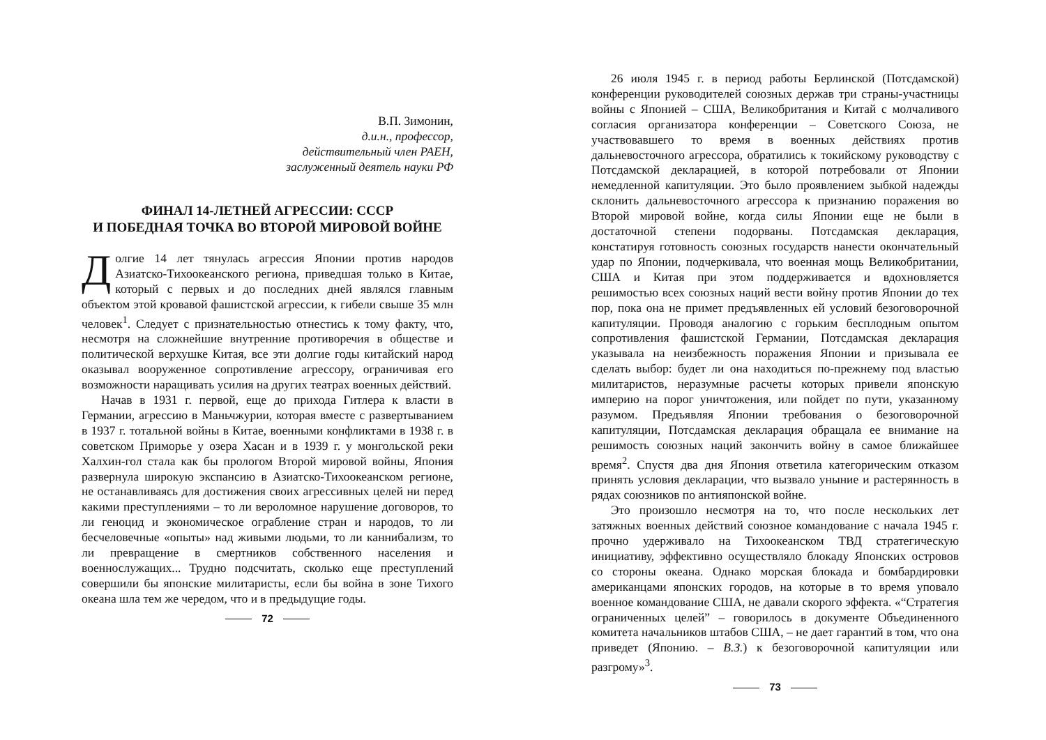В.П. Зимонин,
д.и.н., профессор,
действительный член РАЕН,
заслуженный деятель науки РФ
ФИНАЛ 14-ЛЕТНЕЙ АГРЕССИИ: СССР
И ПОБЕДНАЯ ТОЧКА ВО ВТОРОЙ МИРОВОЙ ВОЙНЕ
Долгие 14 лет тянулась агрессия Японии против народов Азиатско-Тихоокеанского региона, приведшая только в Китае, который с первых и до последних дней являлся главным объектом этой кровавой фашистской агрессии, к гибели свыше 35 млн человек<sup>1</sup>. Следует с признательностью отнестись к тому факту, что, несмотря на сложнейшие внутренние противоречия в обществе и политической верхушке Китая, все эти долгие годы китайский народ оказывал вооруженное сопротивление агрессору, ограничивая его возможности наращивать усилия на других театрах военных действий.
Начав в 1931 г. первой, еще до прихода Гитлера к власти в Германии, агрессию в Маньчжурии, которая вместе с развертыванием в 1937 г. тотальной войны в Китае, военными конфликтами в 1938 г. в советском Приморье у озера Хасан и в 1939 г. у монгольской реки Халхин-гол стала как бы прологом Второй мировой войны, Япония развернула широкую экспансию в Азиатско-Тихоокеанском регионе, не останавливаясь для достижения своих агрессивных целей ни перед какими преступлениями – то ли вероломное нарушение договоров, то ли геноцид и экономическое ограбление стран и народов, то ли бесчеловечные «опыты» над живыми людьми, то ли каннибализм, то ли превращение в смертников собственного населения и военнослужащих... Трудно подсчитать, сколько еще преступлений совершили бы японские милитаристы, если бы война в зоне Тихого океана шла тем же чередом, что и в предыдущие годы.
72
26 июля 1945 г. в период работы Берлинской (Потсдамской) конференции руководителей союзных держав три страны-участницы войны с Японией – США, Великобритания и Китай с молчаливого согласия организатора конференции – Советского Союза, не участвовавшего то время в военных действиях против дальневосточного агрессора, обратились к токийскому руководству с Потсдамской декларацией, в которой потребовали от Японии немедленной капитуляции. Это было проявлением зыбкой надежды склонить дальневосточного агрессора к признанию поражения во Второй мировой войне, когда силы Японии еще не были в достаточной степени подорваны. Потсдамская декларация, констатируя готовность союзных государств нанести окончательный удар по Японии, подчеркивала, что военная мощь Великобритании, США и Китая при этом поддерживается и вдохновляется решимостью всех союзных наций вести войну против Японии до тех пор, пока она не примет предъявленных ей условий безоговорочной капитуляции. Проводя аналогию с горьким бесплодным опытом сопротивления фашистской Германии, Потсдамская декларация указывала на неизбежность поражения Японии и призывала ее сделать выбор: будет ли она находиться по-прежнему под властью милитаристов, неразумные расчеты которых привели японскую империю на порог уничтожения, или пойдет по пути, указанному разумом. Предъявляя Японии требования о безоговорочной капитуляции, Потсдамская декларация обращала ее внимание на решимость союзных наций закончить войну в самое ближайшее время<sup>2</sup>. Спустя два дня Япония ответила категорическим отказом принять условия декларации, что вызвало уныние и растерянность в рядах союзников по антияпонской войне.
Это произошло несмотря на то, что после нескольких лет затяжных военных действий союзное командование с начала 1945 г. прочно удерживало на Тихоокеанском ТВД стратегическую инициативу, эффективно осуществляло блокаду Японских островов со стороны океана. Однако морская блокада и бомбардировки американцами японских городов, на которые в то время уповало военное командование США, не давали скорого эффекта. «“Стратегия ограниченных целей” – говорилось в документе Объединенного комитета начальников штабов США, – не дает гарантий в том, что она приведет (Японию. – В.З.) к безоговорочной капитуляции или разгрому»<sup>3</sup>.
73